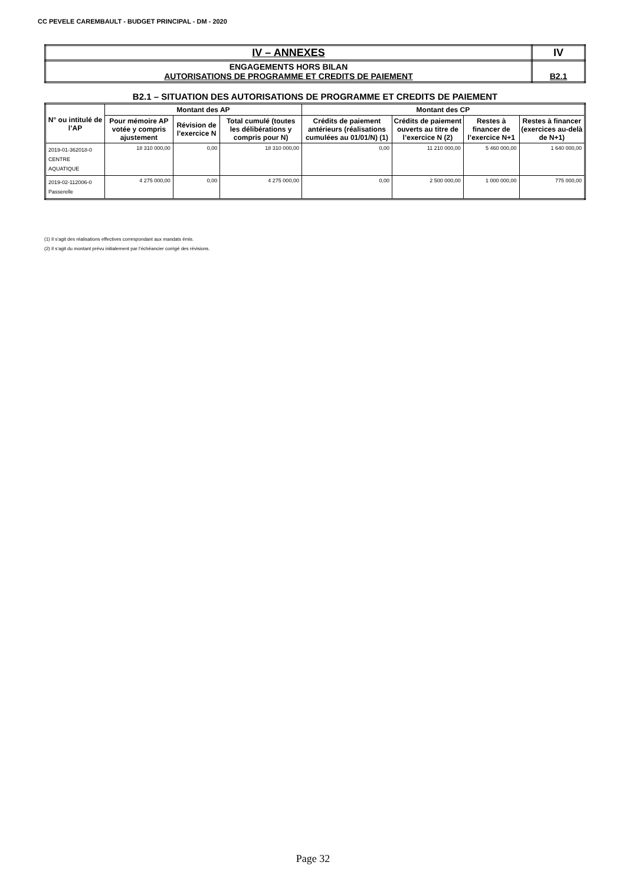CC PEVELE CAREMBAULT - BUDGET PRINCIPAL - DM - 2020
| IV – ANNEXES | IV |
| ENGAGEMENTS HORS BILAN AUTORISATIONS DE PROGRAMME ET CREDITS DE PAIEMENT | B2.1 |
B2.1 – SITUATION DES AUTORISATIONS DE PROGRAMME ET CREDITS DE PAIEMENT
| N° ou intitulé de l’AP | Montant des AP | | | Montant des CP | | | |
| --- | --- | --- | --- | --- | --- | --- | --- |
| | Pour mémoire AP votée y compris ajustement | Révision de l’exercice N | Total cumulé (toutes les délibérations y compris pour N) | Crédits de paiement antérieurs (réalisations cumulées au 01/01/N) (1) | Crédits de paiement ouverts au titre de l’exercice N (2) | Restes à financer de l’exercice N+1 | Restes à financer (exercices au-delà de N+1) |
| 2019-01-362018-0 CENTRE AQUATIQUE | 18 310 000,00 | 0,00 | 18 310 000,00 | 0,00 | 11 210 000,00 | 5 460 000,00 | 1 640 000,00 |
| 2019-02-112006-0 Passerelle | 4 275 000,00 | 0,00 | 4 275 000,00 | 0,00 | 2 500 000,00 | 1 000 000,00 | 775 000,00 |
(1) Il s’agit des réalisations effectives correspondant aux mandats émis.
(2) Il s’agit du montant prévu initialement par l’échéancier corrigé des révisions.
Page 32